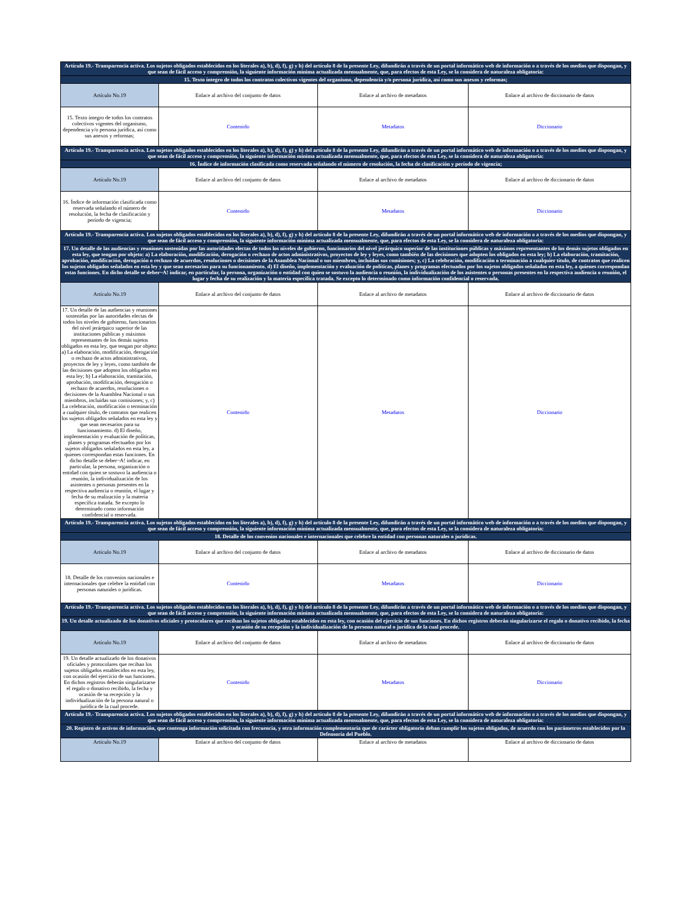| Artículo 19.- Transparencia activa. Los sujetos obligados establecidos en los literales a), b), d), f), g) y h) del artículo 8 de la presente Ley, difundirán a través de un portal informático web de información o a través de los medios que dispongan, y que sean de fácil acceso y comprensión, la siguiente información mínima actualizada mensualmente, que, para efectos de esta Ley, se la considera de naturaleza obligatoria: | | | |
| 15. Texto íntegro de todos los contratos colectivos vigentes del organismo, dependencia y/o persona jurídica, así como sus anexos y reformas; | | | |
| Artículo No.19 | Enlace al archivo del conjunto de datos | Enlace al archivo de metadatos | Enlace al archivo de diccionario de datos |
| 15. Texto íntegro de todos los contratos colectivos vigentes del organismo, dependencia y/o persona jurídica, así como sus anexos y reformas; | Contenido | Metadatos | Diccionario |
| Artículo 19.- Transparencia activa. Los sujetos obligados establecidos en los literales a), b), d), f), g) y h) del artículo 8 de la presente Ley, difundirán a través de un portal informático web de información o a través de los medios que dispongan, y que sean de fácil acceso y comprensión, la siguiente información mínima actualizada mensualmente, que, para efectos de esta Ley, se la considera de naturaleza obligatoria: | | | |
| 16. Índice de información clasificada como reservada señalando el número de resolución, la fecha de clasificación y período de vigencia; | | | |
| Artículo No.19 | Enlace al archivo del conjunto de datos | Enlace al archivo de metadatos | Enlace al archivo de diccionario de datos |
| 16. Índice de información clasificada como reservada señalando el número de resolución, la fecha de clasificación y período de vigencia; | Contenido | Metadatos | Diccionario |
| Artículo 19.- Transparencia activa. Los sujetos obligados establecidos en los literales a), b), d), f), g) y h) del artículo 8 de la presente Ley, difundirán a través de un portal informático web de información o a través de los medios que dispongan, y que sean de fácil acceso y comprensión, la siguiente información mínima actualizada mensualmente, que, para efectos de esta Ley, se la considera de naturaleza obligatoria: | | | |
| 17. Un detalle de las audiencias y reuniones sostenidas por las autoridades electas de todos los niveles de gobierno, funcionarios del nivel jerárquico superior de las instituciones públicas y máximos representantes de los demás sujetos obligados en esta ley, que tengan por objeto: a) La elaboración, modificación, derogación o rechazo de actos administrativos, proyectos de ley y leyes, como también de las decisiones que adopten los obligados en esta ley; b) La elaboración, tramitación, aprobación, modificación, derogación o rechazo de acuerdos, resoluciones o decisiones de la Asamblea Nacional o sus miembros, incluidas sus comisiones; y, c) La celebración, modificación o terminación a cualquier título, de contratos que realicen los sujetos obligados señalados en esta ley y que sean necesarios para su funcionamiento. d) El diseño, implementación y evaluación de políticas, planes y programas efectuados por los sujetos obligados señalados en esta ley, a quienes correspondan estas funciones. En dicho detalle se deber~A! indicar, en particular, la persona, organización o entidad con quien se sostuvo la audiencia o reunión, la individualización de los asistentes o personas presentes en la respectiva audiencia o reunión, el lugar y fecha de su realización y la materia específica tratada. Se excepto lo determinado como información confidencial o reservada. | | | |
| Artículo No.19 | Enlace al archivo del conjunto de datos | Enlace al archivo de metadatos | Enlace al archivo de diccionario de datos |
| 17. Un detalle de las audiencias y reuniones sostenidas por las autoridades electas de todos los niveles de gobierno, funcionarios del nivel jerárquico superior de las instituciones públicas y máximos representantes de los demás sujetos obligados en esta ley, que tengan por objeto: a) La elaboración, modificación, derogación o rechazo de actos administrativos, proyectos de ley y leyes, como también de las decisiones que adopten los obligados en esta ley; b) La elaboración, tramitación, aprobación, modificación, derogación o rechazo de acuerdos, resoluciones o decisiones de la Asamblea Nacional o sus miembros, incluidas sus comisiones; y, c) La celebración, modificación o terminación a cualquier título, de contratos que realicen los sujetos obligados señalados en esta ley y que sean necesarios para su funcionamiento. d) El diseño, implementación y evaluación de políticas, planes y programas efectuados por los sujetos obligados señalados en esta ley, a quienes correspondan estas funciones. En dicho detalle se deber~A! indicar, en particular, la persona, organización o entidad con quien se sostuvo la audiencia o reunión, la individualización de los asistentes o personas presentes en la respectiva audiencia o reunión, el lugar y fecha de su realización y la materia específica tratada. Se excepto lo determinado como información confidencial o reservada. | Contenido | Metadatos | Diccionario |
| Artículo 19.- Transparencia activa. Los sujetos obligados establecidos en los literales a), b), d), f), g) y h) del artículo 8 de la presente Ley, difundirán a través de un portal informático web de información o a través de los medios que dispongan, y que sean de fácil acceso y comprensión, la siguiente información mínima actualizada mensualmente, que, para efectos de esta Ley, se la considera de naturaleza obligatoria: | | | |
| 18. Detalle de los convenios nacionales e internacionales que celebre la entidad con personas naturales o jurídicas. | | | |
| Artículo No.19 | Enlace al archivo del conjunto de datos | Enlace al archivo de metadatos | Enlace al archivo de diccionario de datos |
| 18. Detalle de los convenios nacionales e internacionales que celebre la entidad con personas naturales o jurídicas. | Contenido | Metadatos | Diccionario |
| Artículo 19.- Transparencia activa. Los sujetos obligados establecidos en los literales a), b), d), f), g) y h) del artículo 8 de la presente Ley, difundirán a través de un portal informático web de información o a través de los medios que dispongan, y que sean de fácil acceso y comprensión, la siguiente información mínima actualizada mensualmente, que, para efectos de esta Ley, se la considera de naturaleza obligatoria: | | | |
| 19. Un detalle actualizado de los donativos oficiales y protocolares que reciban los sujetos obligados establecidos en esta ley, con ocasión del ejercicio de sus funciones. En dichos registros deberán singularizarse el regalo o donativo recibido, la fecha y ocasión de su recepción y la individualización de la persona natural o jurídica de la cual procede. | | | |
| Artículo No.19 | Enlace al archivo del conjunto de datos | Enlace al archivo de metadatos | Enlace al archivo de diccionario de datos |
| 19. Un detalle actualizado de los donativos oficiales y protocolares que reciban los sujetos obligados establecidos en esta ley, con ocasión del ejercicio de sus funciones. En dichos registros deberán singularizarse el regalo o donativo recibido, la fecha y ocasión de su recepción y la individualización de la persona natural o jurídica de la cual procede. | Contenido | Metadatos | Diccionario |
| Artículo 19.- Transparencia activa. Los sujetos obligados establecidos en los literales a), b), d), f), g) y h) del artículo 8 de la presente Ley, difundirán a través de un portal informático web de información o a través de los medios que dispongan, y que sean de fácil acceso y comprensión, la siguiente información mínima actualizada mensualmente, que, para efectos de esta Ley, se la considera de naturaleza obligatoria: | | | |
| 20. Registro de activos de información, que contenga información solicitada con frecuencia, y otra información complementaria que de carácter obligatorio deban cumplir los sujetos obligados, de acuerdo con los parámetros establecidos por la Defensoría del Pueblo. | | | |
| Artículo No.19 | Enlace al archivo del conjunto de datos | Enlace al archivo de metadatos | Enlace al archivo de diccionario de datos |